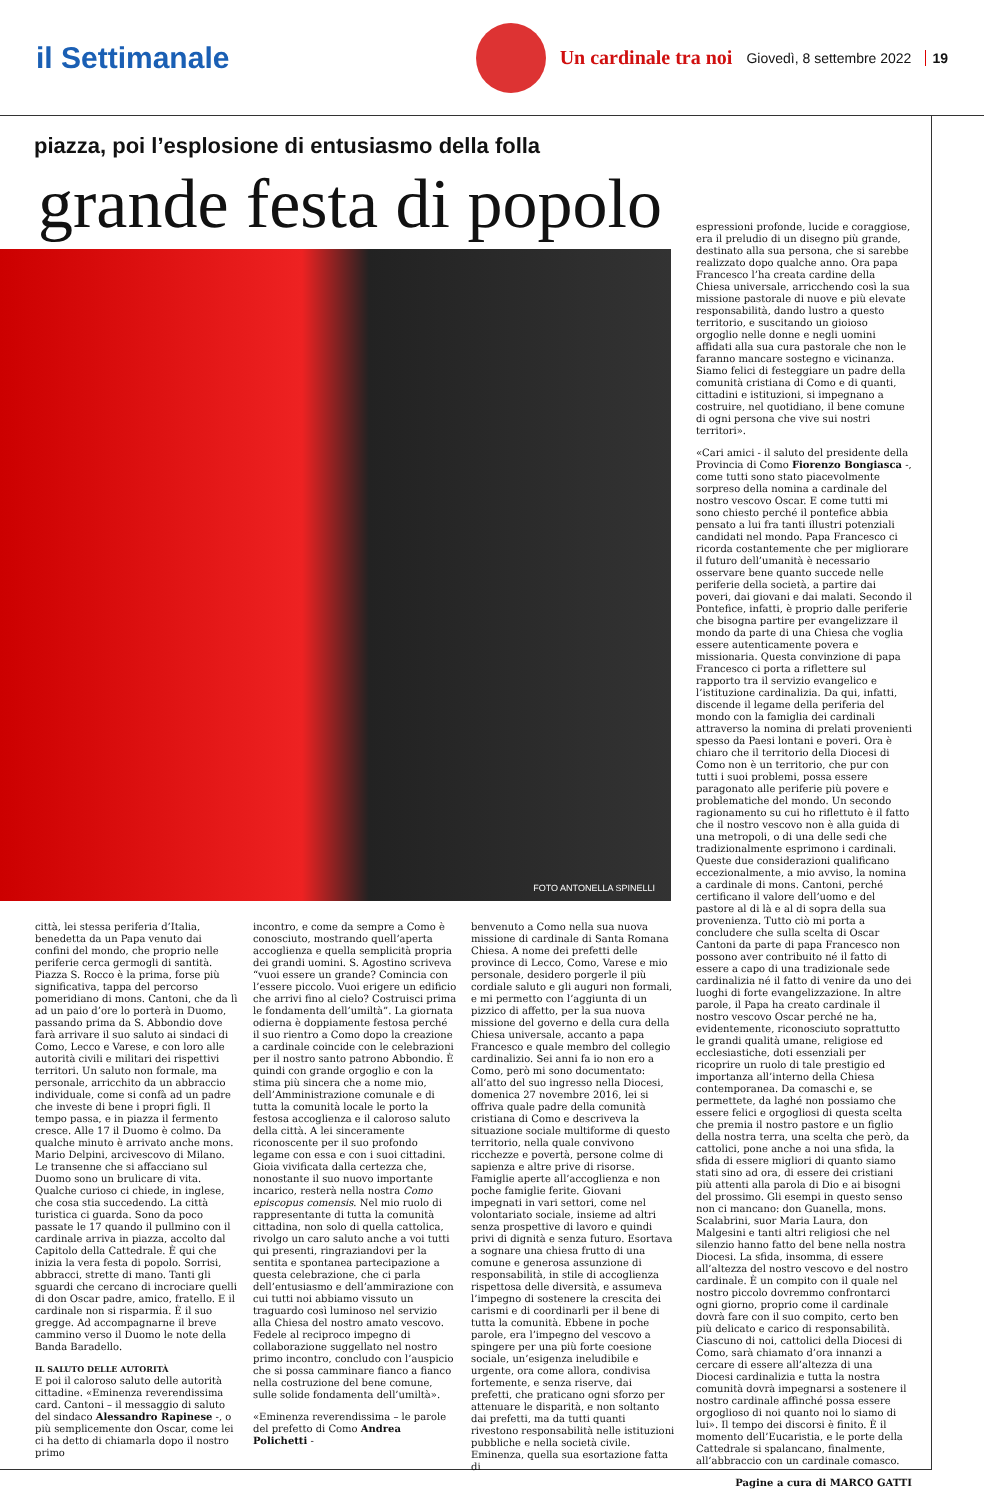il Settimanale
Un cardinale tra noi Giovedì, 8 settembre 2022 19
piazza, poi l’esplosione di entusiasmo della folla
grande festa di popolo
FOTO ANTONELLA SPINELLI
città, lei stessa periferia d’Italia, benedetta da un Papa venuto dai confini del mondo, che proprio nelle periferie cerca germogli di santità. Piazza S. Rocco è la prima, forse più significativa, tappa del percorso pomeridiano di mons. Cantoni, che da lì ad un paio d’ore lo porterà in Duomo, passando prima da S. Abbondio dove farà arrivare il suo saluto ai sindaci di Como, Lecco e Varese, e con loro alle autorità civili e militari dei rispettivi territori. Un saluto non formale, ma personale, arricchito da un abbraccio individuale, come si confà ad un padre che investe di bene i propri figli. Il tempo passa, e in piazza il fermento cresce. Alle 17 il Duomo è colmo. Da qualche minuto è arrivato anche mons. Mario Delpini, arcivescovo di Milano. Le transenne che si affacciano sul Duomo sono un brulicare di vita. Qualche curioso ci chiede, in inglese, che cosa stia succedendo. La città turistica ci guarda. Sono da poco passate le 17 quando il pullmino con il cardinale arriva in piazza, accolto dal Capitolo della Cattedrale. È qui che inizia la vera festa di popolo. Sorrisi, abbracci, strette di mano. Tanti gli sguardi che cercano di incrociare quelli di don Oscar padre, amico, fratello. E il cardinale non si risparmia. È il suo gregge. Ad accompagnarne il breve cammino verso il Duomo le note della Banda Baradello.
IL SALUTO DELLE AUTORITÀ
E poi il caloroso saluto delle autorità cittadine. «Eminenza reverendissima card. Cantoni – il messaggio di saluto del sindaco Alessandro Rapinese -, o più semplicemente don Oscar, come lei ci ha detto di chiamarla dopo il nostro primo
incontro, e come da sempre a Como è conosciuto, mostrando quell’aperta accoglienza e quella semplicità propria dei grandi uomini. S. Agostino scriveva “vuoi essere un grande? Comincia con l’essere piccolo. Vuoi erigere un edificio che arrivi fino al cielo? Costruisci prima le fondamenta dell’umiltà”. La giornata odierna è doppiamente festosa perché il suo rientro a Como dopo la creazione a cardinale coincide con le celebrazioni per il nostro santo patrono Abbondio. È quindi con grande orgoglio e con la stima più sincera che a nome mio, dell’Amministrazione comunale e di tutta la comunità locale le porto la festosa accoglienza e il caloroso saluto della città. A lei sinceramente riconoscente per il suo profondo legame con essa e con i suoi cittadini. Gioia vivificata dalla certezza che, nonostante il suo nuovo importante incarico, resterà nella nostra Como episcopus comensis. Nel mio ruolo di rappresentante di tutta la comunità cittadina, non solo di quella cattolica, rivolgo un caro saluto anche a voi tutti qui presenti, ringraziandovi per la sentita e spontanea partecipazione a questa celebrazione, che ci parla dell’entusiasmo e dell’ammirazione con cui tutti noi abbiamo vissuto un traguardo così luminoso nel servizio alla Chiesa del nostro amato vescovo. Fedele al reciproco impegno di collaborazione suggellato nel nostro primo incontro, concludo con l’auspicio che si possa camminare fianco a fianco nella costruzione del bene comune, sulle solide fondamenta dell’umiltà».
«Eminenza reverendissima – le parole del prefetto di Como Andrea Polichetti -
benvenuto a Como nella sua nuova missione di cardinale di Santa Romana Chiesa. A nome dei prefetti delle province di Lecco, Como, Varese e mio personale, desidero porgerle il più cordiale saluto e gli auguri non formali, e mi permetto con l’aggiunta di un pizzico di affetto, per la sua nuova missione del governo e della cura della Chiesa universale, accanto a papa Francesco e quale membro del collegio cardinalizio. Sei anni fa io non ero a Como, però mi sono documentato: all’atto del suo ingresso nella Diocesi, domenica 27 novembre 2016, lei si offriva quale padre della comunità cristiana di Como e descriveva la situazione sociale multiforme di questo territorio, nella quale convivono ricchezze e povertà, persone colme di sapienza e altre prive di risorse. Famiglie aperte all’accoglienza e non poche famiglie ferite. Giovani impegnati in vari settori, come nel volontariato sociale, insieme ad altri senza prospettive di lavoro e quindi privi di dignità e senza futuro. Esortava a sognare una chiesa frutto di una comune e generosa assunzione di responsabilità, in stile di accoglienza rispettosa delle diversità, e assumeva l’impegno di sostenere la crescita dei carismi e di coordinarli per il bene di tutta la comunità. Ebbene in poche parole, era l’impegno del vescovo a spingere per una più forte coesione sociale, un’esigenza ineludibile e urgente, ora come allora, condivisa fortemente, e senza riserve, dai prefetti, che praticano ogni sforzo per attenuare le disparità, e non soltanto dai prefetti, ma da tutti quanti rivestono responsabilità nelle istituzioni pubbliche e nella società civile. Eminenza, quella sua esortazione fatta di
espressioni profonde, lucide e coraggiose, era il preludio di un disegno più grande, destinato alla sua persona, che si sarebbe realizzato dopo qualche anno. Ora papa Francesco l’ha creata cardine della Chiesa universale, arricchendo così la sua missione pastorale di nuove e più elevate responsabilità, dando lustro a questo territorio, e suscitando un gioioso orgoglio nelle donne e negli uomini affidati alla sua cura pastorale che non le faranno mancare sostegno e vicinanza. Siamo felici di festeggiare un padre della comunità cristiana di Como e di quanti, cittadini e istituzioni, si impegnano a costruire, nel quotidiano, il bene comune di ogni persona che vive sui nostri territori».
«Cari amici - il saluto del presidente della Provincia di Como Fiorenzo Bongiasca -, come tutti sono stato piacevolmente sorpreso della nomina a cardinale del nostro vescovo Oscar. E come tutti mi sono chiesto perché il pontefice abbia pensato a lui fra tanti illustri potenziali candidati nel mondo. Papa Francesco ci ricorda costantemente che per migliorare il futuro dell’umanità è necessario osservare bene quanto succede nelle periferie della società, a partire dai poveri, dai giovani e dai malati. Secondo il Pontefice, infatti, è proprio dalle periferie che bisogna partire per evangelizzare il mondo da parte di una Chiesa che voglia essere autenticamente povera e missionaria. Questa convinzione di papa Francesco ci porta a riflettere sul rapporto tra il servizio evangelico e l’istituzione cardinalizia. Da qui, infatti, discende il legame della periferia del mondo con la famiglia dei cardinali attraverso la nomina di prelati provenienti spesso da Paesi lontani e poveri. Ora è chiaro che il territorio della Diocesi di Como non è un territorio, che pur con tutti i suoi problemi, possa essere paragonato alle periferie più povere e problematiche del mondo. Un secondo ragionamento su cui ho riflettuto è il fatto che il nostro vescovo non è alla guida di una metropoli, o di una delle sedi che tradizionalmente esprimono i cardinali. Queste due considerazioni qualificano eccezionalmente, a mio avviso, la nomina a cardinale di mons. Cantoni, perché certificano il valore dell’uomo e del pastore al di là e al di sopra della sua provenienza. Tutto ciò mi porta a concludere che sulla scelta di Oscar Cantoni da parte di papa Francesco non possono aver contribuito né il fatto di essere a capo di una tradizionale sede cardinalizia né il fatto di venire da uno dei luoghi di forte evangelizzazione. In altre parole, il Papa ha creato cardinale il nostro vescovo Oscar perché ne ha, evidentemente, riconosciuto soprattutto le grandi qualità umane, religiose ed ecclesiastiche, doti essenziali per ricoprire un ruolo di tale prestigio ed importanza all’interno della Chiesa contemporanea. Da comaschi e, se permettete, da laghé non possiamo che essere felici e orgogliosi di questa scelta che premia il nostro pastore e un figlio della nostra terra, una scelta che però, da cattolici, pone anche a noi una sfida, la sfida di essere migliori di quanto siamo stati sino ad ora, di essere dei cristiani più attenti alla parola di Dio e ai bisogni del prossimo. Gli esempi in questo senso non ci mancano: don Guanella, mons. Scalabrini, suor Maria Laura, don Malgesini e tanti altri religiosi che nel silenzio hanno fatto del bene nella nostra Diocesi. La sfida, insomma, di essere all’altezza del nostro vescovo e del nostro cardinale. È un compito con il quale nel nostro piccolo dovremmo confrontarci ogni giorno, proprio come il cardinale dovrà fare con il suo compito, certo ben più delicato e carico di responsabilità. Ciascuno di noi, cattolici della Diocesi di Como, sarà chiamato d’ora innanzi a cercare di essere all’altezza di una Diocesi cardinalizia e tutta la nostra comunità dovrà impegnarsi a sostenere il nostro cardinale affinché possa essere orgoglioso di noi quanto noi lo siamo di lui». Il tempo dei discorsi è finito. È il momento dell’Eucaristia, e le porte della Cattedrale si spalancano, finalmente, all’abbraccio con un cardinale comasco.
Pagine a cura di MARCO GATTI